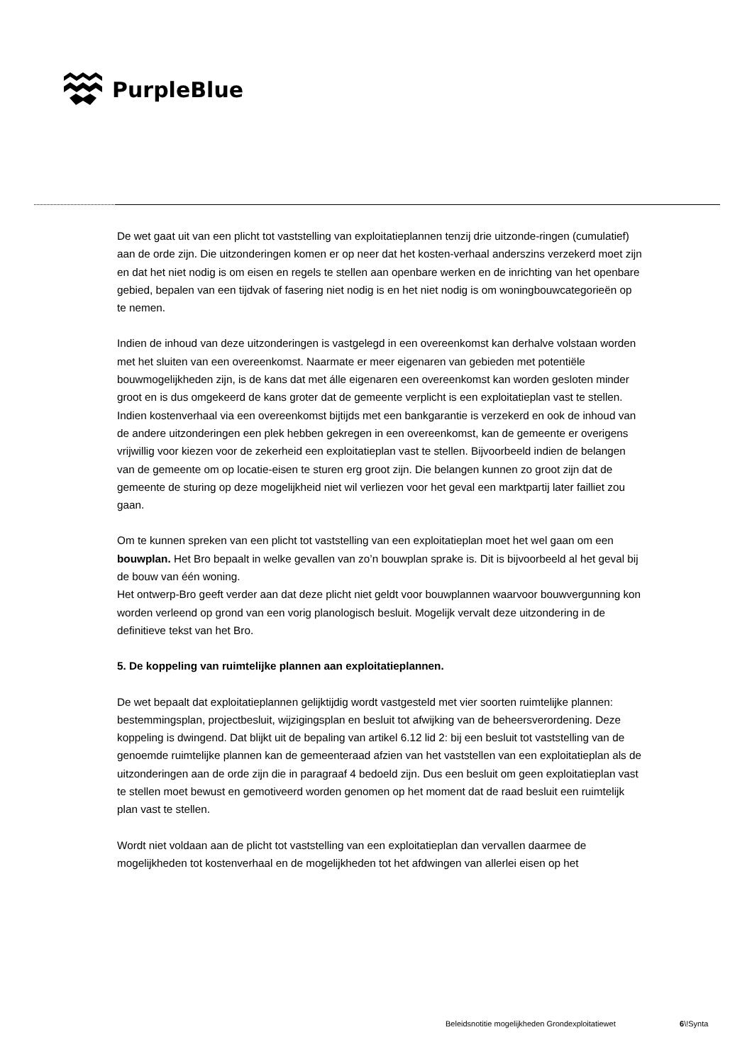PurpleBlue
De wet gaat uit van een plicht tot vaststelling van exploitatieplannen tenzij drie uitzonde-ringen (cumulatief) aan de orde zijn. Die uitzonderingen komen er op neer dat het kosten-verhaal anderszins verzekerd moet zijn en dat het niet nodig is om eisen en regels te stellen aan openbare werken en de inrichting van het openbare gebied, bepalen van een tijdvak of fasering niet nodig is en het niet nodig is om woningbouwcategorieën op te nemen.
Indien de inhoud van deze uitzonderingen is vastgelegd in een overeenkomst kan derhalve volstaan worden met het sluiten van een overeenkomst. Naarmate er meer eigenaren van gebieden met potentiële bouwmogelijkheden zijn, is de kans dat met álle eigenaren een overeenkomst kan worden gesloten minder groot en is dus omgekeerd de kans groter dat de gemeente verplicht is een exploitatieplan vast te stellen.
Indien kostenverhaal via een overeenkomst bijtijds met een bankgarantie is verzekerd en ook de inhoud van de andere uitzonderingen een plek hebben gekregen in een overeenkomst, kan de gemeente er overigens vrijwillig voor kiezen voor de zekerheid een exploitatieplan vast te stellen. Bijvoorbeeld indien de belangen van de gemeente om op locatie-eisen te sturen erg groot zijn. Die belangen kunnen zo groot zijn dat de gemeente de sturing op deze mogelijkheid niet wil verliezen voor het geval een marktpartij later failliet zou gaan.
Om te kunnen spreken van een plicht tot vaststelling van een exploitatieplan moet het wel gaan om een bouwplan. Het Bro bepaalt in welke gevallen van zo’n bouwplan sprake is. Dit is bijvoorbeeld al het geval bij de bouw van één woning.
Het ontwerp-Bro geeft verder aan dat deze plicht niet geldt voor bouwplannen waarvoor bouwvergunning kon worden verleend op grond van een vorig planologisch besluit. Mogelijk vervalt deze uitzondering in de definitieve tekst van het Bro.
5. De koppeling van ruimtelijke plannen aan exploitatieplannen.
De wet bepaalt dat exploitatieplannen gelijktijdig wordt vastgesteld met vier soorten ruimtelijke plannen: bestemmingsplan, projectbesluit, wijzigingsplan en besluit tot afwijking van de beheersverordening. Deze koppeling is dwingend. Dat blijkt uit de bepaling van artikel 6.12 lid 2: bij een besluit tot vaststelling van de genoemde ruimtelijke plannen kan de gemeenteraad afzien van het vaststellen van een exploitatieplan als de uitzonderingen aan de orde zijn die in paragraaf 4 bedoeld zijn. Dus een besluit om geen exploitatieplan vast te stellen moet bewust en gemotiveerd worden genomen op het moment dat de raad besluit een ruimtelijk plan vast te stellen.
Wordt niet voldaan aan de plicht tot vaststelling van een exploitatieplan dan vervallen daarmee de mogelijkheden tot kostenverhaal en de mogelijkheden tot het afdwingen van allerlei eisen op het
Beleidsnotitie mogelijkheden Grondexploitatiewet
6\!Synta